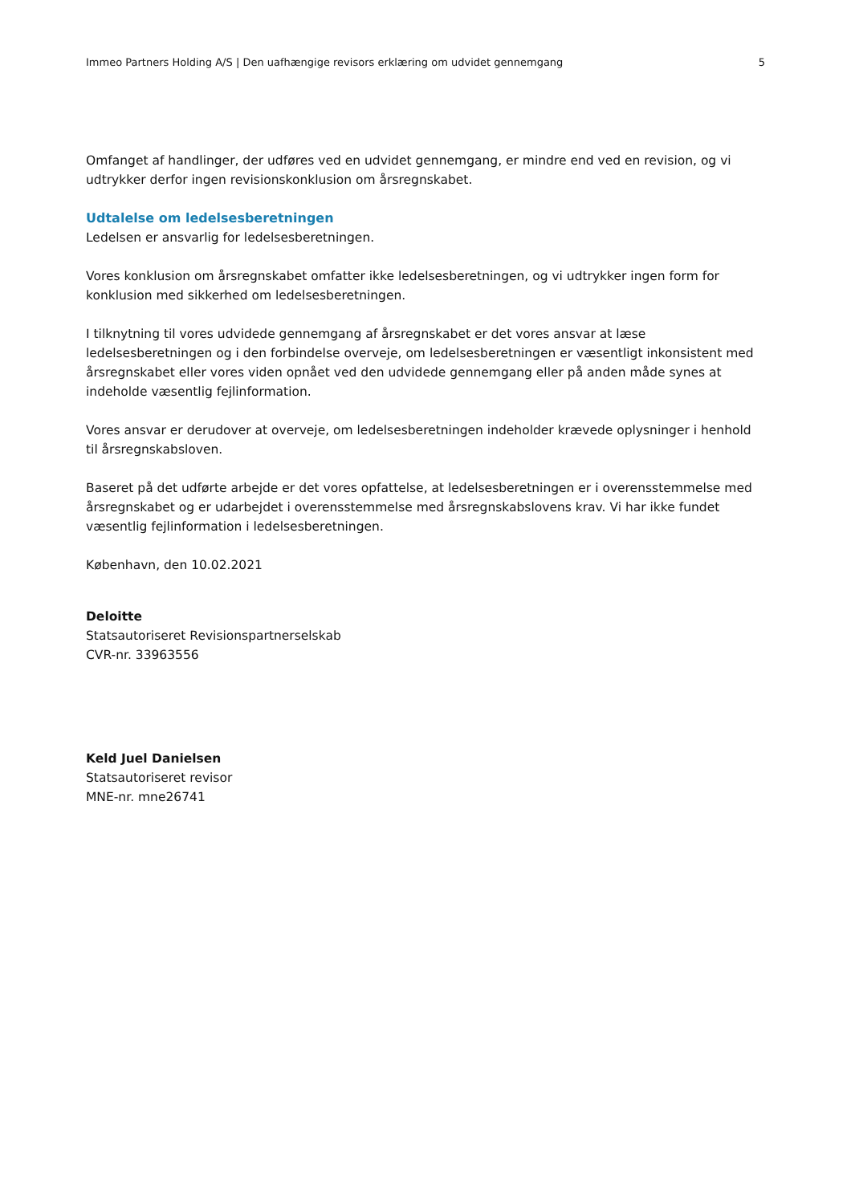Immeo Partners Holding A/S | Den uafhængige revisors erklæring om udvidet gennemgang 5
Omfanget af handlinger, der udføres ved en udvidet gennemgang, er mindre end ved en revision, og vi udtrykker derfor ingen revisionskonklusion om årsregnskabet.
Udtalelse om ledelsesberetningen
Ledelsen er ansvarlig for ledelsesberetningen.
Vores konklusion om årsregnskabet omfatter ikke ledelsesberetningen, og vi udtrykker ingen form for konklusion med sikkerhed om ledelsesberetningen.
I tilknytning til vores udvidede gennemgang af årsregnskabet er det vores ansvar at læse ledelsesberetningen og i den forbindelse overveje, om ledelsesberetningen er væsentligt inkonsistent med årsregnskabet eller vores viden opnået ved den udvidede gennemgang eller på anden måde synes at indeholde væsentlig fejlinformation.
Vores ansvar er derudover at overveje, om ledelsesberetningen indeholder krævede oplysninger i henhold til årsregnskabsloven.
Baseret på det udførte arbejde er det vores opfattelse, at ledelsesberetningen er i overensstemmelse med årsregnskabet og er udarbejdet i overensstemmelse med årsregnskabslovens krav. Vi har ikke fundet væsentlig fejlinformation i ledelsesberetningen.
København, den 10.02.2021
Deloitte
Statsautoriseret Revisionspartnerselskab
CVR-nr. 33963556
Keld Juel Danielsen
Statsautoriseret revisor
MNE-nr. mne26741